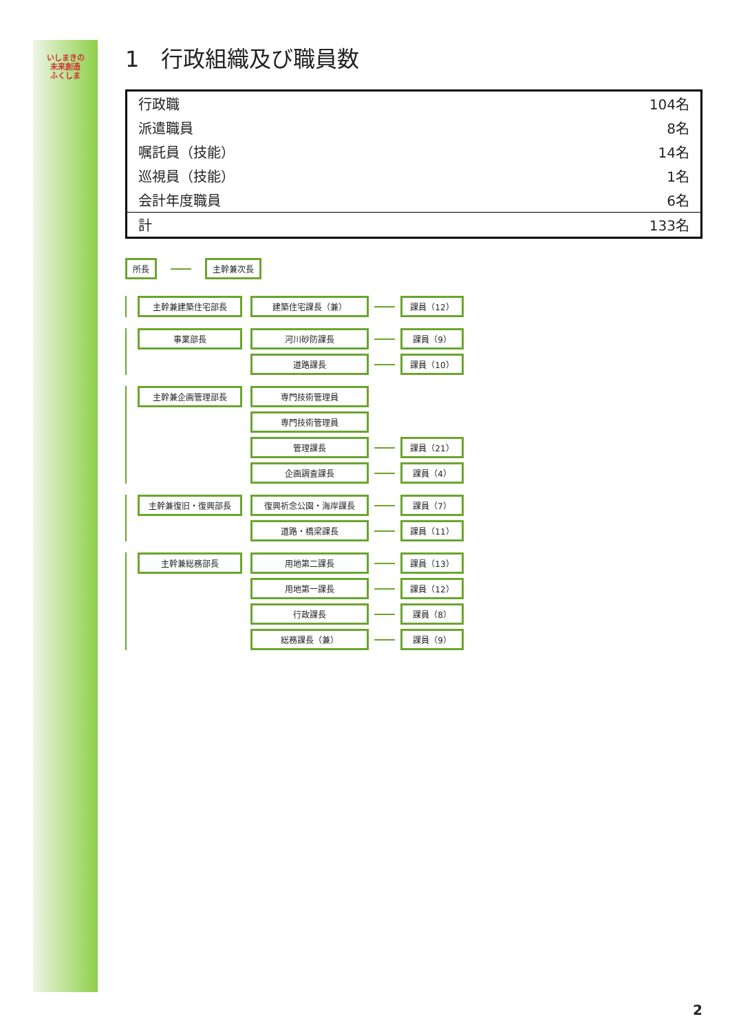いしまきの
未来創造
ふくしま
1　行政組織及び職員数
| 行政職 | 104名 |
| 派遣職員 | 8名 |
| 嘱託員（技能） | 14名 |
| 巡視員（技能） | 1名 |
| 会計年度職員 | 6名 |
| 計 | 133名 |
所長 主幹兼次長
主幹兼建築住宅部長 建築住宅課長（兼） 課員（12）
事業部長 河川砂防課長 課員（9）
道路課長 課員（10）
主幹兼企画管理部長 専門技術管理員
専門技術管理員
管理課長 課員（21）
企画調査課長 課員（4）
主幹兼復旧・復興部長 復興祈念公園・海岸課長 課員（7）
道路・橋梁課長 課員（11）
主幹兼総務部長 用地第二課長 課員（13）
用地第一課長 課員（12）
行政課長 課員（8）
総務課長（兼） 課員（9）
2